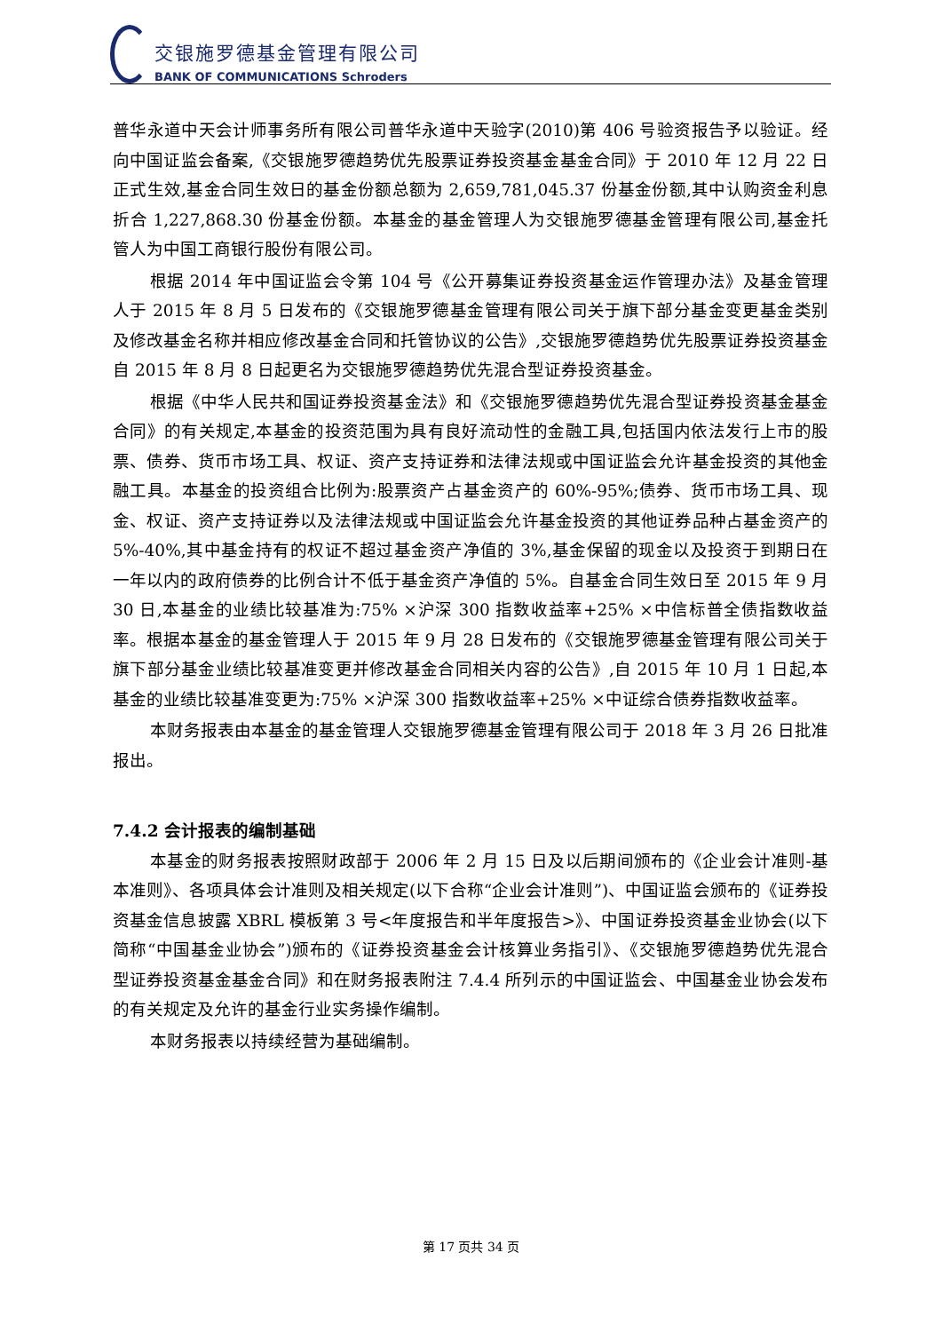交银施罗德基金管理有限公司
BANK OF COMMUNICATIONS Schroders
普华永道中天会计师事务所有限公司普华永道中天验字(2010)第 406 号验资报告予以验证。经向中国证监会备案,《交银施罗德趋势优先股票证券投资基金基金合同》于 2010 年 12 月 22 日正式生效,基金合同生效日的基金份额总额为 2,659,781,045.37 份基金份额,其中认购资金利息折合 1,227,868.30 份基金份额。本基金的基金管理人为交银施罗德基金管理有限公司,基金托管人为中国工商银行股份有限公司。
根据 2014 年中国证监会令第 104 号《公开募集证券投资基金运作管理办法》及基金管理人于 2015 年 8 月 5 日发布的《交银施罗德基金管理有限公司关于旗下部分基金变更基金类别及修改基金名称并相应修改基金合同和托管协议的公告》,交银施罗德趋势优先股票证券投资基金自 2015 年 8 月 8 日起更名为交银施罗德趋势优先混合型证券投资基金。
根据《中华人民共和国证券投资基金法》和《交银施罗德趋势优先混合型证券投资基金基金合同》的有关规定,本基金的投资范围为具有良好流动性的金融工具,包括国内依法发行上市的股票、债券、货币市场工具、权证、资产支持证券和法律法规或中国证监会允许基金投资的其他金融工具。本基金的投资组合比例为:股票资产占基金资产的 60%-95%;债券、货币市场工具、现金、权证、资产支持证券以及法律法规或中国证监会允许基金投资的其他证券品种占基金资产的 5%-40%,其中基金持有的权证不超过基金资产净值的 3%,基金保留的现金以及投资于到期日在一年以内的政府债券的比例合计不低于基金资产净值的 5%。自基金合同生效日至 2015 年 9 月 30 日,本基金的业绩比较基准为:75% ×沪深 300 指数收益率+25% ×中信标普全债指数收益率。根据本基金的基金管理人于 2015 年 9 月 28 日发布的《交银施罗德基金管理有限公司关于旗下部分基金业绩比较基准变更并修改基金合同相关内容的公告》,自 2015 年 10 月 1 日起,本基金的业绩比较基准变更为:75% ×沪深 300 指数收益率+25% ×中证综合债券指数收益率。
本财务报表由本基金的基金管理人交银施罗德基金管理有限公司于 2018 年 3 月 26 日批准报出。
7.4.2 会计报表的编制基础
本基金的财务报表按照财政部于 2006 年 2 月 15 日及以后期间颁布的《企业会计准则-基本准则》、各项具体会计准则及相关规定(以下合称“企业会计准则”)、中国证监会颁布的《证券投资基金信息披露 XBRL 模板第 3 号<年度报告和半年度报告>》、中国证券投资基金业协会(以下简称“中国基金业协会”)颁布的《证券投资基金会计核算业务指引》、《交银施罗德趋势优先混合型证券投资基金基金合同》和在财务报表附注 7.4.4 所列示的中国证监会、中国基金业协会发布的有关规定及允许的基金行业实务操作编制。
本财务报表以持续经营为基础编制。
第 17 页共 34 页